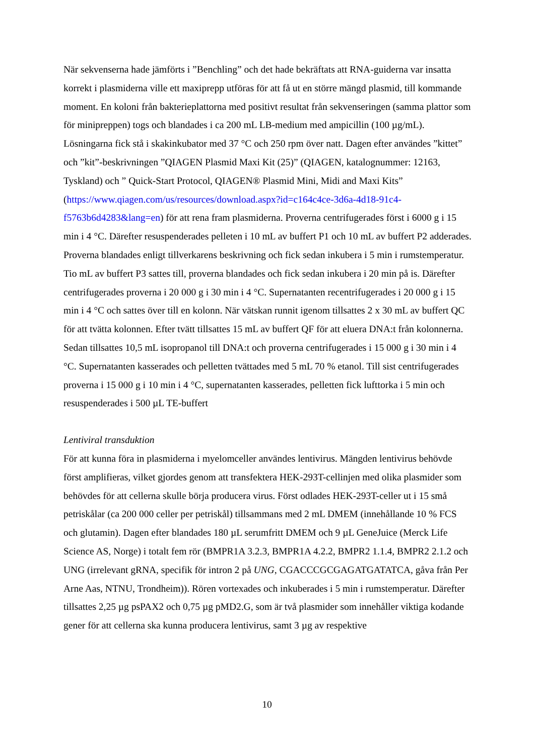När sekvenserna hade jämförts i ”Benchling” och det hade bekräftats att RNA-guiderna var insatta korrekt i plasmiderna ville ett maxiprepp utföras för att få ut en större mängd plasmid, till kommande moment. En koloni från bakterieplattorna med positivt resultat från sekvenseringen (samma plattor som för minipreppen) togs och blandades i ca 200 mL LB-medium med ampicillin (100 µg/mL). Lösningarna fick stå i skakinkubator med 37 °C och 250 rpm över natt. Dagen efter användes ”kittet” och ”kit”-beskrivningen ”QIAGEN Plasmid Maxi Kit (25)” (QIAGEN, katalognummer: 12163, Tyskland) och ” Quick-Start Protocol, QIAGEN® Plasmid Mini, Midi and Maxi Kits” (https://www.qiagen.com/us/resources/download.aspx?id=c164c4ce-3d6a-4d18-91c4-f5763b6d4283&lang=en) för att rena fram plasmiderna. Proverna centrifugerades först i 6000 g i 15 min i 4 °C. Därefter resuspenderades pelleten i 10 mL av buffert P1 och 10 mL av buffert P2 adderades. Proverna blandades enligt tillverkarens beskrivning och fick sedan inkubera i 5 min i rumstemperatur. Tio mL av buffert P3 sattes till, proverna blandades och fick sedan inkubera i 20 min på is. Därefter centrifugerades proverna i 20 000 g i 30 min i 4 °C. Supernatanten recentrifugerades i 20 000 g i 15 min i 4 °C och sattes över till en kolonn. När vätskan runnit igenom tillsattes 2 x 30 mL av buffert QC för att tvätta kolonnen. Efter tvätt tillsattes 15 mL av buffert QF för att eluera DNA:t från kolonnerna. Sedan tillsattes 10,5 mL isopropanol till DNA:t och proverna centrifugerades i 15 000 g i 30 min i 4 °C. Supernatanten kasserades och pelletten tvättades med 5 mL 70 % etanol. Till sist centrifugerades proverna i 15 000 g i 10 min i 4 °C, supernatanten kasserades, pelletten fick lufttorka i 5 min och resuspenderades i 500 µL TE-buffert
Lentiviral transduktion
För att kunna föra in plasmiderna i myelomceller användes lentivirus. Mängden lentivirus behövde först amplifieras, vilket gjordes genom att transfektera HEK-293T-cellinjen med olika plasmider som behövdes för att cellerna skulle börja producera virus. Först odlades HEK-293T-celler ut i 15 små petriskålar (ca 200 000 celler per petriskål) tillsammans med 2 mL DMEM (innehållande 10 % FCS och glutamin). Dagen efter blandades 180 µL serumfritt DMEM och 9 µL GeneJuice (Merck Life Science AS, Norge) i totalt fem rör (BMPR1A 3.2.3, BMPR1A 4.2.2, BMPR2 1.1.4, BMPR2 2.1.2 och UNG (irrelevant gRNA, specifik för intron 2 på UNG, CGACCCGCGAGATGATATCA, gåva från Per Arne Aas, NTNU, Trondheim)). Rören vortexades och inkuberades i 5 min i rumstemperatur. Därefter tillsattes 2,25 µg psPAX2 och 0,75 µg pMD2.G, som är två plasmider som innehåller viktiga kodande gener för att cellerna ska kunna producera lentivirus, samt 3 µg av respektive
10